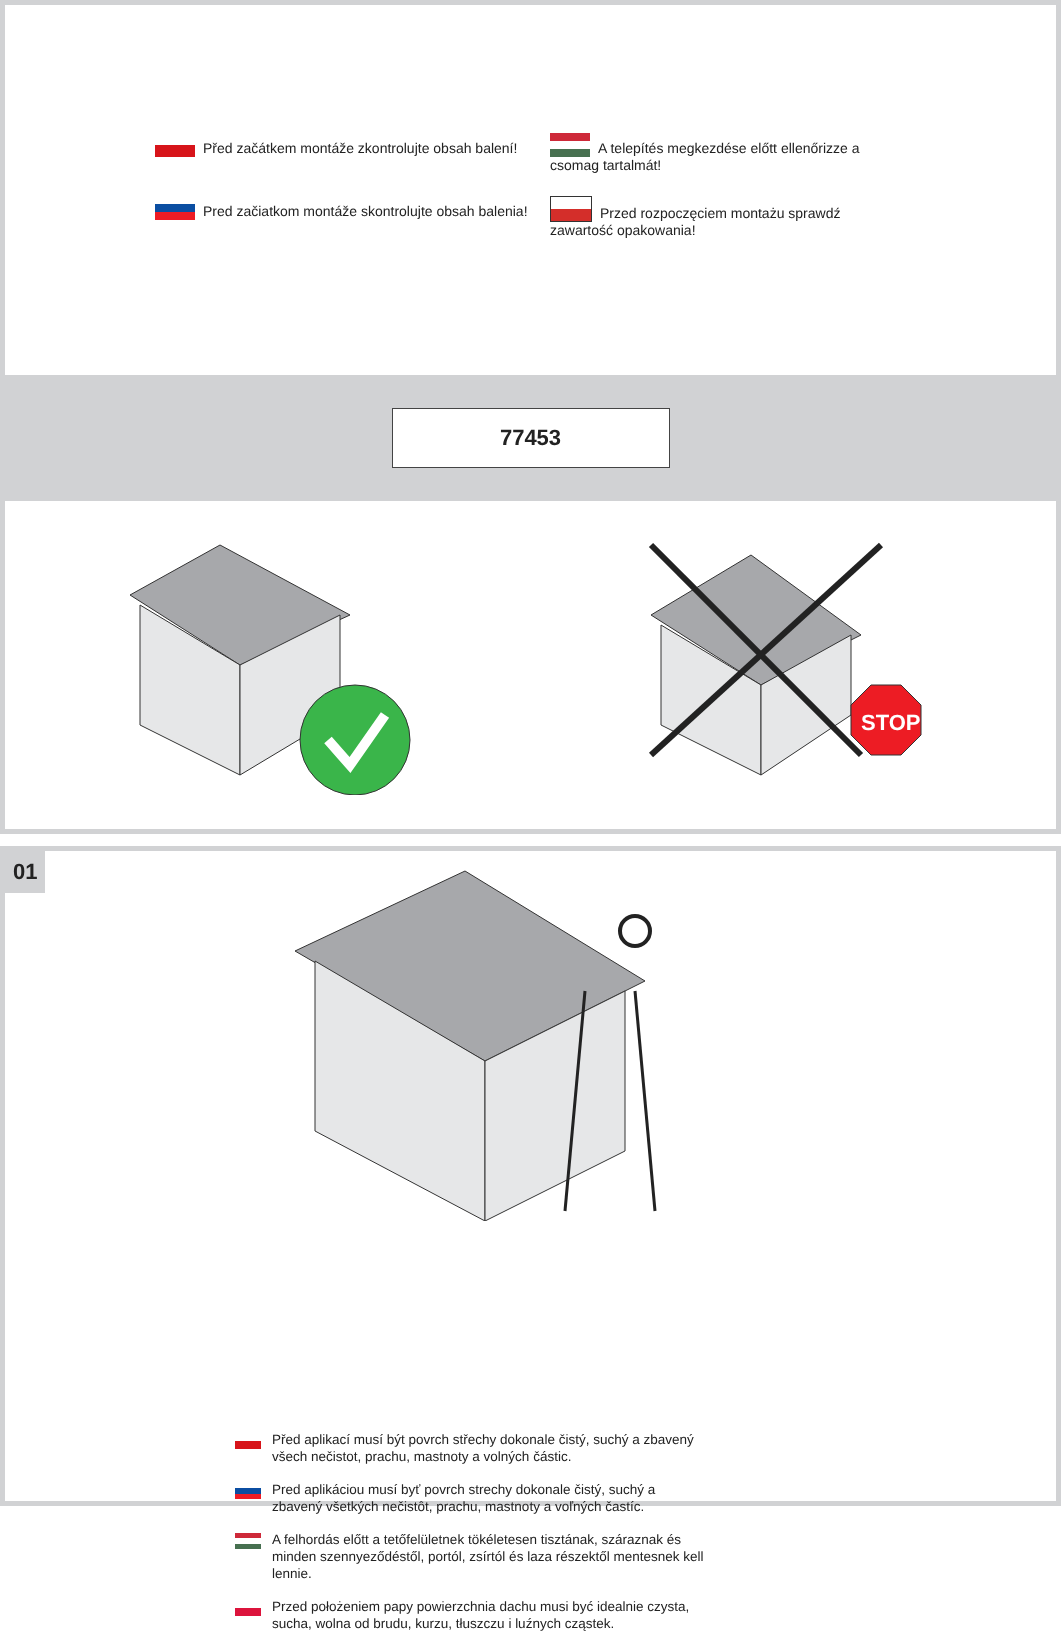Před začátkem montáže zkontrolujte obsah balení!
A telepítés megkezdése előtt ellenőrizze a csomag tartalmát!
Pred začiatkom montáže skontrolujte obsah balenia!
Przed rozpoczęciem montażu sprawdź zawartość opakowania!
77453
STOP
01
Před aplikací musí být povrch střechy dokonale čistý, suchý a zbavený všech nečistot, prachu, mastnoty a volných částic.
Pred aplikáciou musí byť povrch strechy dokonale čistý, suchý a zbavený všetkých nečistôt, prachu, mastnoty a voľných častíc.
A felhordás előtt a tetőfelületnek tökéletesen tisztának, száraznak és minden szennyeződéstől, portól, zsírtól és laza részektől mentesnek kell lennie.
Przed położeniem papy powierzchnia dachu musi być idealnie czysta, sucha, wolna od brudu, kurzu, tłuszczu i luźnych cząstek.